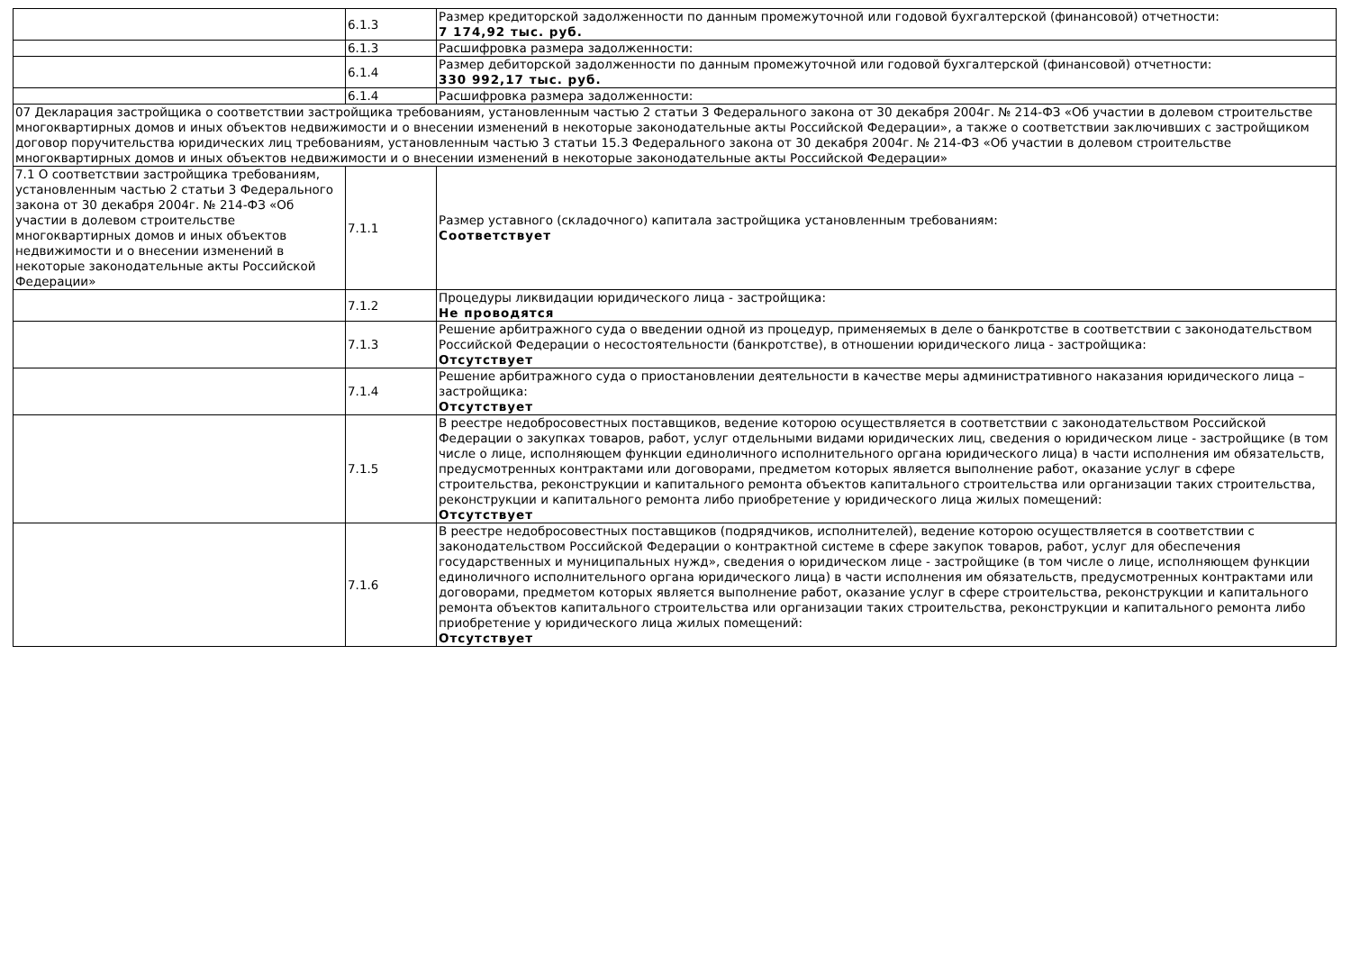| | 6.1.3 | Размер кредиторской задолженности по данным промежуточной или годовой бухгалтерской (финансовой) отчетности: 7 174,92 тыс. руб. |
| | 6.1.3 | Расшифровка размера задолженности: |
| | 6.1.4 | Размер дебиторской задолженности по данным промежуточной или годовой бухгалтерской (финансовой) отчетности: 330 992,17 тыс. руб. |
| | 6.1.4 | Расшифровка размера задолженности: |
| 07 Декларация застройщика о соответствии застройщика требованиям, установленным частью 2 статьи 3 Федерального закона от 30 декабря 2004г. № 214-ФЗ «Об участии в долевом строительстве многоквартирных домов и иных объектов недвижимости и о внесении изменений в некоторые законодательные акты Российской Федерации», а также о соответствии заключивших с застройщиком договор поручительства юридических лиц требованиям, установленным частью 3 статьи 15.3 Федерального закона от 30 декабря 2004г. № 214-ФЗ «Об участии в долевом строительстве многоквартирных домов и иных объектов недвижимости и о внесении изменений в некоторые законодательные акты Российской Федерации» | | |
| 7.1 О соответствии застройщика требованиям, установленным частью 2 статьи 3 Федерального закона от 30 декабря 2004г. № 214-ФЗ «Об участии в долевом строительстве многоквартирных домов и иных объектов недвижимости и о внесении изменений в некоторые законодательные акты Российской Федерации» | 7.1.1 | Размер уставного (складочного) капитала застройщика установленным требованиям: Соответствует |
| | 7.1.2 | Процедуры ликвидации юридического лица - застройщика: Не проводятся |
| | 7.1.3 | Решение арбитражного суда о введении одной из процедур, применяемых в деле о банкротстве в соответствии с законодательством Российской Федерации о несостоятельности (банкротстве), в отношении юридического лица - застройщика: Отсутствует |
| | 7.1.4 | Решение арбитражного суда о приостановлении деятельности в качестве меры административного наказания юридического лица – застройщика: Отсутствует |
| | 7.1.5 | В реестре недобросовестных поставщиков, ведение которою осуществляется в соответствии с законодательством Российской Федерации о закупках товаров, работ, услуг отдельными видами юридических лиц, сведения о юридическом лице - застройщике (в том числе о лице, исполняющем функции единоличного исполнительного органа юридического лица) в части исполнения им обязательств, предусмотренных контрактами или договорами, предметом которых является выполнение работ, оказание услуг в сфере строительства, реконструкции и капитального ремонта объектов капитального строительства или организации таких строительства, реконструкции и капитального ремонта либо приобретение у юридического лица жилых помещений: Отсутствует |
| | 7.1.6 | В реестре недобросовестных поставщиков (подрядчиков, исполнителей), ведение которою осуществляется в соответствии с законодательством Российской Федерации о контрактной системе в сфере закупок товаров, работ, услуг для обеспечения государственных и муниципальных нужд», сведения о юридическом лице - застройщике (в том числе о лице, исполняющем функции единоличного исполнительного органа юридического лица) в части исполнения им обязательств, предусмотренных контрактами или договорами, предметом которых является выполнение работ, оказание услуг в сфере строительства, реконструкции и капитального ремонта объектов капитального строительства или организации таких строительства, реконструкции и капитального ремонта либо приобретение у юридического лица жилых помещений: Отсутствует |